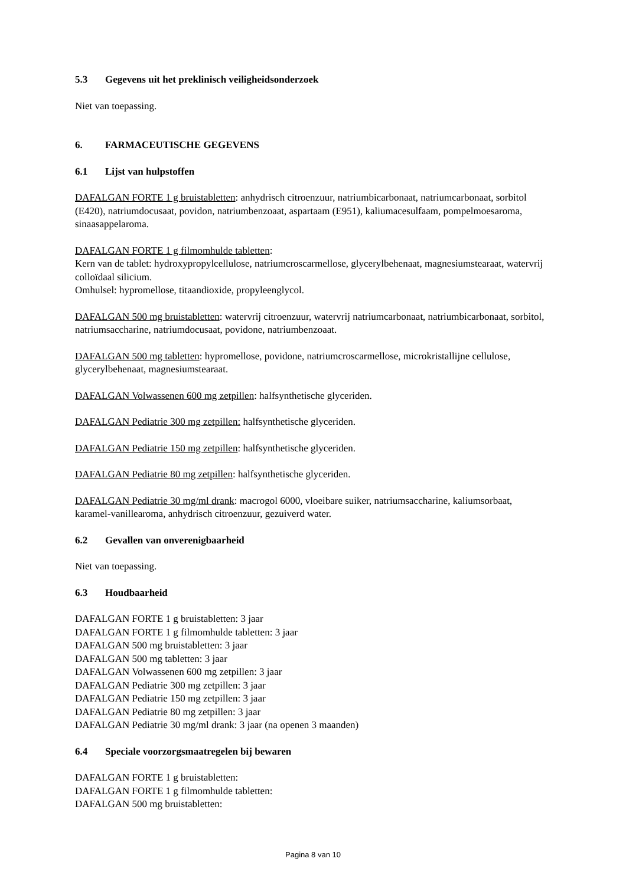5.3 Gegevens uit het preklinisch veiligheidsonderzoek
Niet van toepassing.
6. FARMACEUTISCHE GEGEVENS
6.1 Lijst van hulpstoffen
DAFALGAN FORTE 1 g bruistabletten: anhydrisch citroenzuur, natriumbicarbonaat, natriumcarbonaat, sorbitol (E420), natriumdocusaat, povidon, natriumbenzoaat, aspartaam (E951), kaliumacesulfaam, pompelmoesaroma, sinaasappelaroma.
DAFALGAN FORTE 1 g filmomhulde tabletten:
Kern van de tablet: hydroxypropylcellulose, natriumcroscarmellose, glycerylbehenaat, magnesiumstearaat, watervrij colloïdaal silicium.
Omhulsel: hypromellose, titaandioxide, propyleenglycol.
DAFALGAN 500 mg bruistabletten: watervrij citroenzuur, watervrij natriumcarbonaat, natriumbicarbonaat, sorbitol, natriumsaccharine, natriumdocusaat, povidone, natriumbenzoaat.
DAFALGAN 500 mg tabletten: hypromellose, povidone, natriumcroscarmellose, microkristallijne cellulose, glycerylbehenaat, magnesiumstearaat.
DAFALGAN Volwassenen 600 mg zetpillen: halfsynthetische glyceriden.
DAFALGAN Pediatrie 300 mg zetpillen: halfsynthetische glyceriden.
DAFALGAN Pediatrie 150 mg zetpillen: halfsynthetische glyceriden.
DAFALGAN Pediatrie 80 mg zetpillen: halfsynthetische glyceriden.
DAFALGAN Pediatrie 30 mg/ml drank: macrogol 6000, vloeibare suiker, natriumsaccharine, kaliumsorbaat, karamel-vanillearoma, anhydrisch citroenzuur, gezuiverd water.
6.2 Gevallen van onverenigbaarheid
Niet van toepassing.
6.3 Houdbaarheid
DAFALGAN FORTE 1 g bruistabletten: 3 jaar
DAFALGAN FORTE 1 g filmomhulde tabletten: 3 jaar
DAFALGAN 500 mg bruistabletten: 3 jaar
DAFALGAN 500 mg tabletten: 3 jaar
DAFALGAN Volwassenen 600 mg zetpillen: 3 jaar
DAFALGAN Pediatrie 300 mg zetpillen: 3 jaar
DAFALGAN Pediatrie 150 mg zetpillen: 3 jaar
DAFALGAN Pediatrie 80 mg zetpillen: 3 jaar
DAFALGAN Pediatrie 30 mg/ml drank: 3 jaar (na openen 3 maanden)
6.4 Speciale voorzorgsmaatregelen bij bewaren
DAFALGAN FORTE 1 g bruistabletten:
DAFALGAN FORTE 1 g filmomhulde tabletten:
DAFALGAN 500 mg bruistabletten:
Pagina 8 van 10